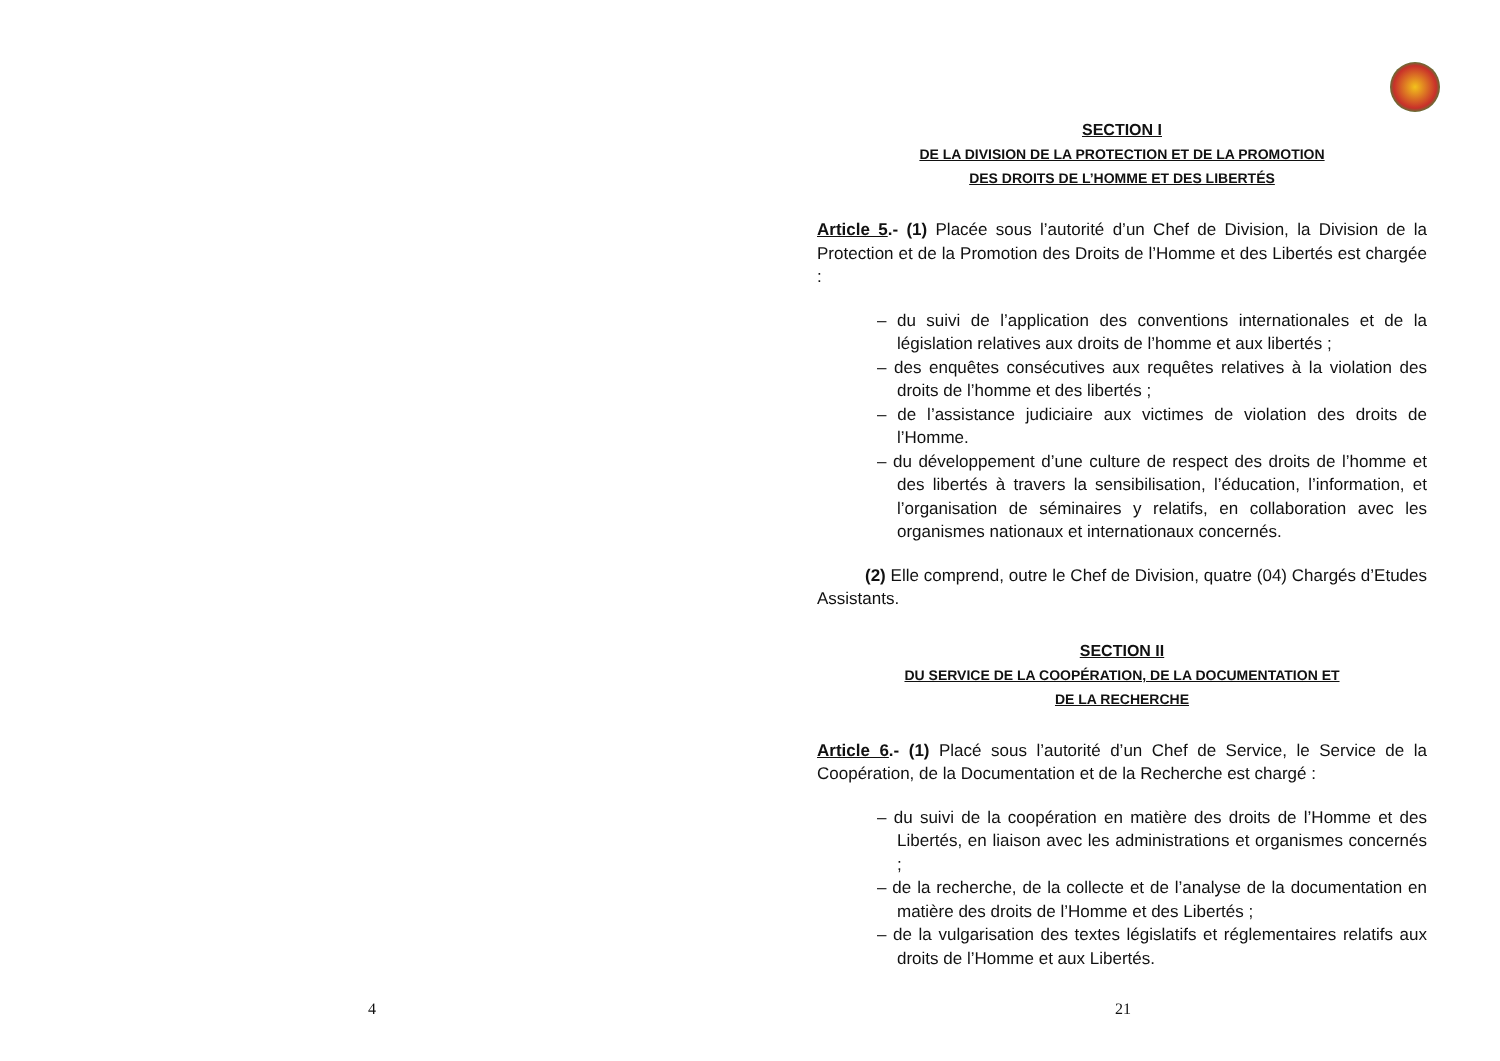4
SECTION I
DE LA DIVISION DE LA PROTECTION ET DE LA PROMOTION
DES DROITS DE L’HOMME ET DES LIBERTÉS
Article 5.- (1) Placée sous l’autorité d’un Chef de Division, la Division de la Protection et de la Promotion des Droits de l’Homme et des Libertés est chargée :
– du suivi de l’application des conventions internationales et de la législation relatives aux droits de l’homme et aux libertés ;
– des enquêtes consécutives aux requêtes relatives à la violation des droits de l’homme et des libertés ;
– de l’assistance judiciaire aux victimes de violation des droits de l’Homme.
– du développement d’une culture de respect des droits de l’homme et des libertés à travers la sensibilisation, l’éducation, l’information, et l’organisation de séminaires y relatifs, en collaboration avec les organismes nationaux et internationaux concernés.
(2) Elle comprend, outre le Chef de Division, quatre (04) Chargés d’Etudes Assistants.
SECTION II
DU SERVICE DE LA COOPÉRATION, DE LA DOCUMENTATION ET
DE LA RECHERCHE
Article 6.- (1) Placé sous l’autorité d’un Chef de Service, le Service de la Coopération, de la Documentation et de la Recherche est chargé :
– du suivi de la coopération en matière des droits de l’Homme et des Libertés, en liaison avec les administrations et organismes concernés ;
– de la recherche, de la collecte et de l’analyse de la documentation en matière des droits de l’Homme et des Libertés ;
– de la vulgarisation des textes législatifs et réglementaires relatifs aux droits de l’Homme et aux Libertés.
21